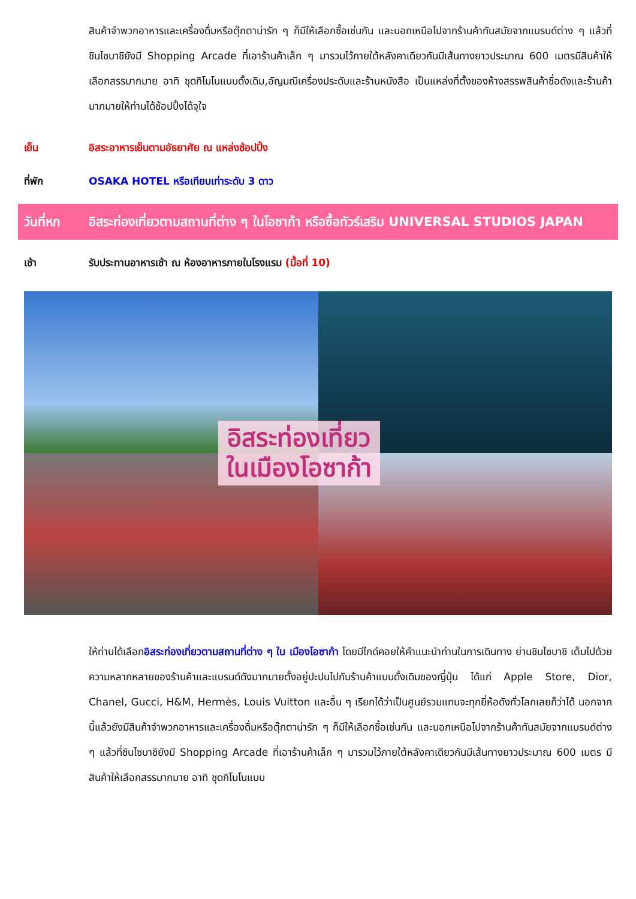สินค้าจำพวกอาหารและเครื่องดื่มหรือตุ๊กตาน่ารัก ๆ ก็มีให้เลือกซื้อเช่นกัน และนอกเหนือไปจากร้านค้าทันสมัยจากแบรนด์ต่าง ๆ แล้วที่ชินไซบาชิยังมี Shopping Arcade ที่เอาร้านค้าเล็ก ๆ มารวมไว้ภายใต้หลังคาเดียวกันมีเส้นทางยาวประมาณ 600 เมตรมีสินค้าให้เลือกสรรมากมาย อาทิ ชุดกิโมโนแบบดั้งเดิม,อัญมณีเครื่องประดับและร้านหนังสือ เป็นแหล่งที่ตั้งของห้างสรรพสินค้าชื่อดังและร้านค้ามากมายให้ท่านได้ช้อปปิ้งได้จุใจ
เย็น อิสระอาหารเย็นตามอัธยาศัย ณ แหล่งช้อปปิ้ง
ที่พัก OSAKA HOTEL หรือเทียบเท่าระดับ 3 ดาว
วันที่หก อิสระท่องเที่ยวตามสถานที่ต่าง ๆ ในโอซาก้า หรือซื้อทัวร์เสริม UNIVERSAL STUDIOS JAPAN
เช้า รับประทานอาหารเช้า ณ ห้องอาหารภายในโรงแรม (มื้อที่ 10)
อิสระท่องเที่ยว
ในเมืองโอซาก้า
ให้ท่านได้เลือกอิสระท่องเที่ยวตามสถานที่ต่าง ๆ ใน เมืองโอซาก้า โดยมีไกด์คอยให้คำแนะนำท่านในการเดินทาง ย่านชินไซบาชิ เต็มไปด้วยความหลากหลายของร้านค้าและแบรนด์ดังมากมายตั้งอยู่ปะปนไปกับร้านค้าแบบดั้งเดิมของญี่ปุ่น ได้แก่ Apple Store, Dior, Chanel, Gucci, H&M, Hermès, Louis Vuitton และอื่น ๆ เรียกได้ว่าเป็นศูนย์รวมแทบจะทุกยี่ห้อดังทั่วโลกเลยก็ว่าได้ นอกจากนี้แล้วยังมีสินค้าจำพวกอาหารและเครื่องดื่มหรือตุ๊กตาน่ารัก ๆ ก็มีให้เลือกซื้อเช่นกัน และนอกเหนือไปจากร้านค้าทันสมัยจากแบรนด์ต่าง ๆ แล้วที่ชินไซบาชิยังมี Shopping Arcade ที่เอาร้านค้าเล็ก ๆ มารวมไว้ภายใต้หลังคาเดียวกันมีเส้นทางยาวประมาณ 600 เมตร มีสินค้าให้เลือกสรรมากมาย อาทิ ชุดกิโมโนแบบ